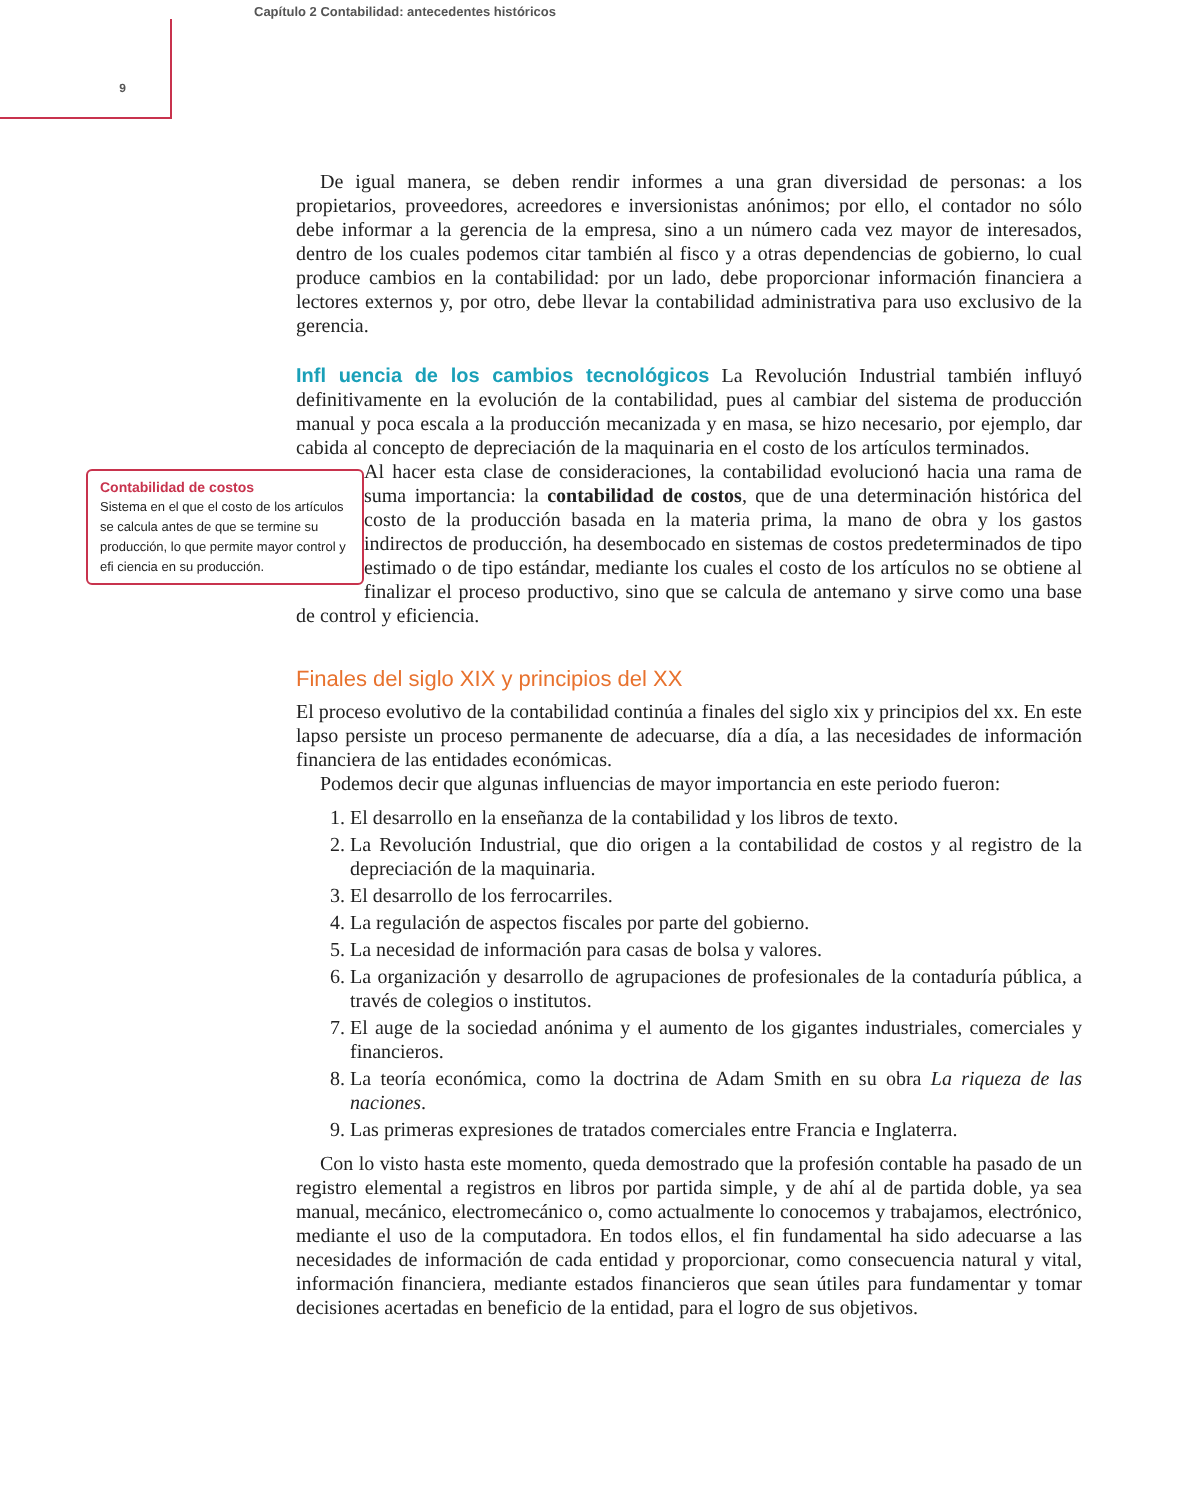Capítulo 2 Contabilidad: antecedentes históricos
9
De igual manera, se deben rendir informes a una gran diversidad de personas: a los propietarios, proveedores, acreedores e inversionistas anónimos; por ello, el contador no sólo debe informar a la gerencia de la empresa, sino a un número cada vez mayor de interesados, dentro de los cuales podemos citar también al fisco y a otras dependencias de gobierno, lo cual produce cambios en la contabilidad: por un lado, debe proporcionar información financiera a lectores externos y, por otro, debe llevar la contabilidad administrativa para uso exclusivo de la gerencia.
Infl uencia de los cambios tecnológicos La Revolución Industrial también influyó definitivamente en la evolución de la contabilidad, pues al cambiar del sistema de producción manual y poca escala a la producción mecanizada y en masa, se hizo necesario, por ejemplo, dar cabida al concepto de depreciación de la maquinaria en el costo de los artículos terminados.
Contabilidad de costos
Sistema en el que el costo de los artículos se calcula antes de que se termine su producción, lo que permite mayor control y efi ciencia en su producción.
Al hacer esta clase de consideraciones, la contabilidad evolucionó hacia una rama de suma importancia: la contabilidad de costos, que de una determinación histórica del costo de la producción basada en la materia prima, la mano de obra y los gastos indirectos de producción, ha desembocado en sistemas de costos predeterminados de tipo estimado o de tipo estándar, mediante los cuales el costo de los artículos no se obtiene al finalizar el proceso productivo, sino que se calcula de antemano y sirve como una base de control y eficiencia.
Finales del siglo XIX y principios del XX
El proceso evolutivo de la contabilidad continúa a finales del siglo xix y principios del xx. En este lapso persiste un proceso permanente de adecuarse, día a día, a las necesidades de información financiera de las entidades económicas.
Podemos decir que algunas influencias de mayor importancia en este periodo fueron:
1. El desarrollo en la enseñanza de la contabilidad y los libros de texto.
2. La Revolución Industrial, que dio origen a la contabilidad de costos y al registro de la depreciación de la maquinaria.
3. El desarrollo de los ferrocarriles.
4. La regulación de aspectos fiscales por parte del gobierno.
5. La necesidad de información para casas de bolsa y valores.
6. La organización y desarrollo de agrupaciones de profesionales de la contaduría pública, a través de colegios o institutos.
7. El auge de la sociedad anónima y el aumento de los gigantes industriales, comerciales y financieros.
8. La teoría económica, como la doctrina de Adam Smith en su obra La riqueza de las naciones.
9. Las primeras expresiones de tratados comerciales entre Francia e Inglaterra.
Con lo visto hasta este momento, queda demostrado que la profesión contable ha pasado de un registro elemental a registros en libros por partida simple, y de ahí al de partida doble, ya sea manual, mecánico, electromecánico o, como actualmente lo conocemos y trabajamos, electrónico, mediante el uso de la computadora. En todos ellos, el fin fundamental ha sido adecuarse a las necesidades de información de cada entidad y proporcionar, como consecuencia natural y vital, información financiera, mediante estados financieros que sean útiles para fundamentar y tomar decisiones acertadas en beneficio de la entidad, para el logro de sus objetivos.